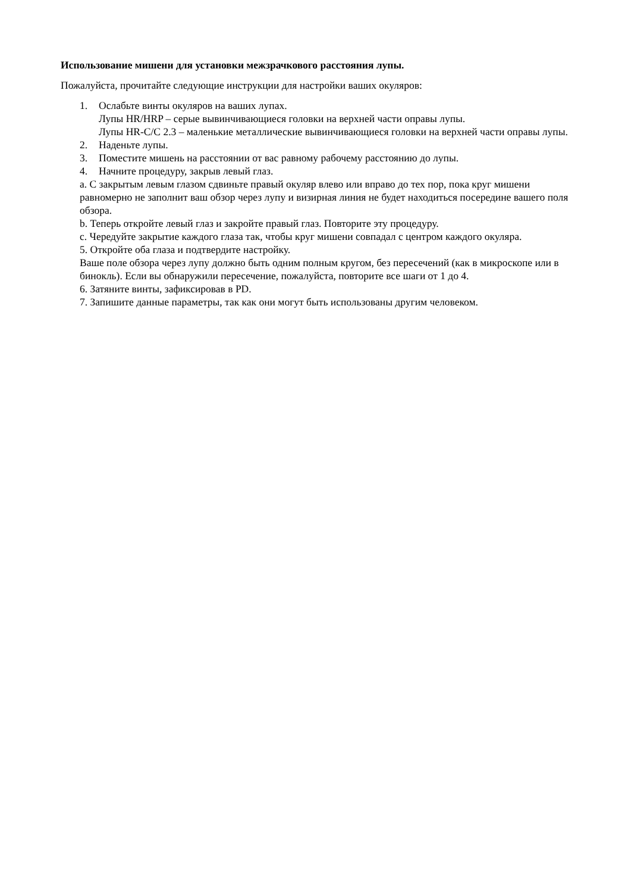Использование мишени для установки межзрачкового расстояния лупы.
Пожалуйста, прочитайте следующие инструкции для настройки ваших окуляров:
1. Ослабьте винты окуляров на ваших лупах.
Лупы HR/HRP – серые вывинчивающиеся головки на верхней части оправы лупы.
Лупы HR-C/C 2.3 – маленькие металлические вывинчивающиеся головки на верхней части оправы лупы.
2. Наденьте лупы.
3. Поместите мишень на расстоянии от вас равному рабочему расстоянию до лупы.
4. Начните процедуру, закрыв левый глаз.
a. С закрытым левым глазом сдвиньте правый окуляр влево или вправо до тех пор, пока круг мишени равномерно не заполнит ваш обзор через лупу и визирная линия не будет находиться посередине вашего поля обзора.
b. Теперь откройте левый глаз и закройте правый глаз. Повторите эту процедуру.
c. Чередуйте закрытие каждого глаза так, чтобы круг мишени совпадал с центром каждого окуляра.
5. Откройте оба глаза и подтвердите настройку.
Ваше поле обзора через лупу должно быть одним полным кругом, без пересечений (как в микроскопе или в бинокль). Если вы обнаружили пересечение, пожалуйста, повторите все шаги от 1 до 4.
6. Затяните винты, зафиксировав в PD.
7. Запишите данные параметры, так как они могут быть использованы другим человеком.